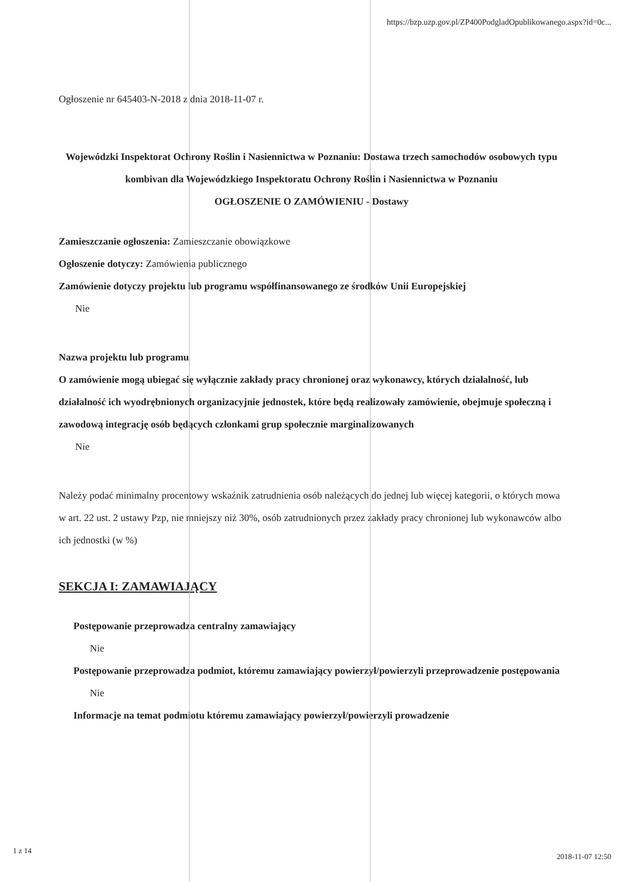https://bzp.uzp.gov.pl/ZP400PodgladOpublikowanego.aspx?id=0c...
Ogłoszenie nr 645403-N-2018 z dnia 2018-11-07 r.
Wojewódzki Inspektorat Ochrony Roślin i Nasiennictwa w Poznaniu: Dostawa trzech samochodów osobowych typu kombivan dla Wojewódzkiego Inspektoratu Ochrony Roślin i Nasiennictwa w Poznaniu
OGŁOSZENIE O ZAMÓWIENIU - Dostawy
Zamieszczanie ogłoszenia: Zamieszczanie obowiązkowe
Ogłoszenie dotyczy: Zamówienia publicznego
Zamówienie dotyczy projektu lub programu współfinansowanego ze środków Unii Europejskiej
Nie
Nazwa projektu lub programu
O zamówienie mogą ubiegać się wyłącznie zakłady pracy chronionej oraz wykonawcy, których działalność, lub działalność ich wyodrębnionych organizacyjnie jednostek, które będą realizowały zamówienie, obejmuje społeczną i zawodową integrację osób będących członkami grup społecznie marginalizowanych
Nie
Należy podać minimalny procentowy wskaźnik zatrudnienia osób należących do jednej lub więcej kategorii, o których mowa w art. 22 ust. 2 ustawy Pzp, nie mniejszy niż 30%, osób zatrudnionych przez zakłady pracy chronionej lub wykonawców albo ich jednostki (w %)
SEKCJA I: ZAMAWIAJĄCY
Postępowanie przeprowadza centralny zamawiający
Nie
Postępowanie przeprowadza podmiot, któremu zamawiający powierzył/powierzyli przeprowadzenie postępowania
Nie
Informacje na temat podmiotu któremu zamawiający powierzył/powierzyli prowadzenie
1 z 14
2018-11-07 12:50